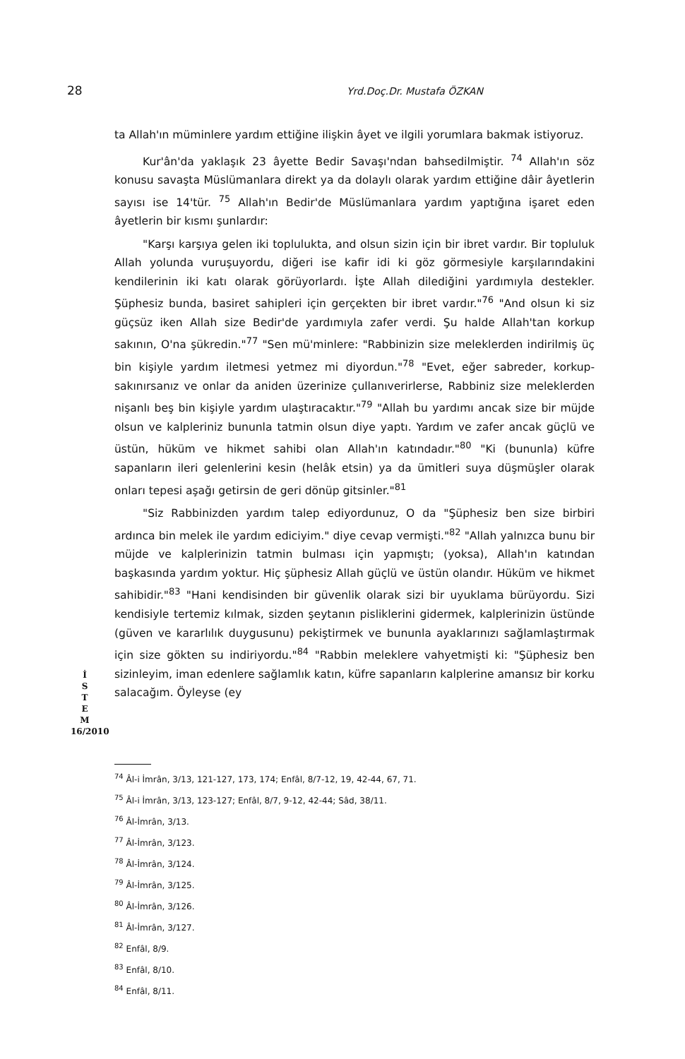28 Yrd.Doç.Dr. Mustafa ÖZKAN
ta Allah'ın müminlere yardım ettiğine ilişkin âyet ve ilgili yorumlara bakmak istiyoruz.
Kur'ân'da yaklaşık 23 âyette Bedir Savaşı'ndan bahsedilmiştir. <sup>74</sup> Allah'ın söz konusu savaşta Müslümanlara direkt ya da dolaylı olarak yardım ettiğine dâir âyetlerin sayısı ise 14'tür. <sup>75</sup> Allah'ın Bedir'de Müslümanlara yardım yaptığına işaret eden âyetlerin bir kısmı şunlardır:
"Karşı karşıya gelen iki toplulukta, and olsun sizin için bir ibret vardır. Bir topluluk Allah yolunda vuruşuyordu, diğeri ise kafir idi ki göz görmesiyle karşılarındakini kendilerinin iki katı olarak görüyorlardı. İşte Allah dilediğini yardımıyla destekler. Şüphesiz bunda, basiret sahipleri için gerçekten bir ibret vardır."<sup>76</sup> "And olsun ki siz güçsüz iken Allah size Bedir'de yardımıyla zafer verdi. Şu halde Allah'tan korkup sakının, O'na şükredin."<sup>77</sup> "Sen mü'minlere: "Rabbinizin size meleklerden indirilmiş üç bin kişiyle yardım iletmesi yetmez mi diyordun."<sup>78</sup> "Evet, eğer sabreder, korkup-sakınırsanız ve onlar da aniden üzerinize çullanıverirlerse, Rabbiniz size meleklerden nişanlı beş bin kişiyle yardım ulaştıracaktır."<sup>79</sup> "Allah bu yardımı ancak size bir müjde olsun ve kalpleriniz bununla tatmin olsun diye yaptı. Yardım ve zafer ancak güçlü ve üstün, hüküm ve hikmet sahibi olan Allah'ın katındadır."<sup>80</sup> "Ki (bununla) küfre sapanların ileri gelenlerini kesin (helâk etsin) ya da ümitleri suya düşmüşler olarak onları tepesi aşağı getirsin de geri dönüp gitsinler."<sup>81</sup>
"Siz Rabbinizden yardım talep ediyordunuz, O da "Şüphesiz ben size birbiri ardınca bin melek ile yardım ediciyim." diye cevap vermişti."<sup>82</sup> "Allah yalnızca bunu bir müjde ve kalplerinizin tatmin bulması için yapmıştı; (yoksa), Allah'ın katından başkasında yardım yoktur. Hiç şüphesiz Allah güçlü ve üstün olandır. Hüküm ve hikmet sahibidir."<sup>83</sup> "Hani kendisinden bir güvenlik olarak sizi bir uyuklama bürüyordu. Sizi kendisiyle tertemiz kılmak, sizden şeytanın pisliklerini gidermek, kalplerinizin üstünde (güven ve kararlılık duygusunu) pekiştirmek ve bununla ayaklarınızı sağlamlaştırmak için size gökten su indiriyordu."<sup>84</sup> "Rabbin meleklere vahyetmişti ki: "Şüphesiz ben sizinleyim, iman edenlere sağlamlık katın, küfre sapanların kalplerine amansız bir korku salacağım. Öyleyse (ey
İ
S
T
E
M
16/2010
<sup>74</sup> Âl-i İmrân, 3/13, 121-127, 173, 174; Enfâl, 8/7-12, 19, 42-44, 67, 71.
<sup>75</sup> Âl-i İmrân, 3/13, 123-127; Enfâl, 8/7, 9-12, 42-44; Sâd, 38/11.
<sup>76</sup> Âl-İmrân, 3/13.
<sup>77</sup> Âl-İmrân, 3/123.
<sup>78</sup> Âl-İmrân, 3/124.
<sup>79</sup> Âl-İmrân, 3/125.
<sup>80</sup> Âl-İmrân, 3/126.
<sup>81</sup> Âl-İmrân, 3/127.
<sup>82</sup> Enfâl, 8/9.
<sup>83</sup> Enfâl, 8/10.
<sup>84</sup> Enfâl, 8/11.